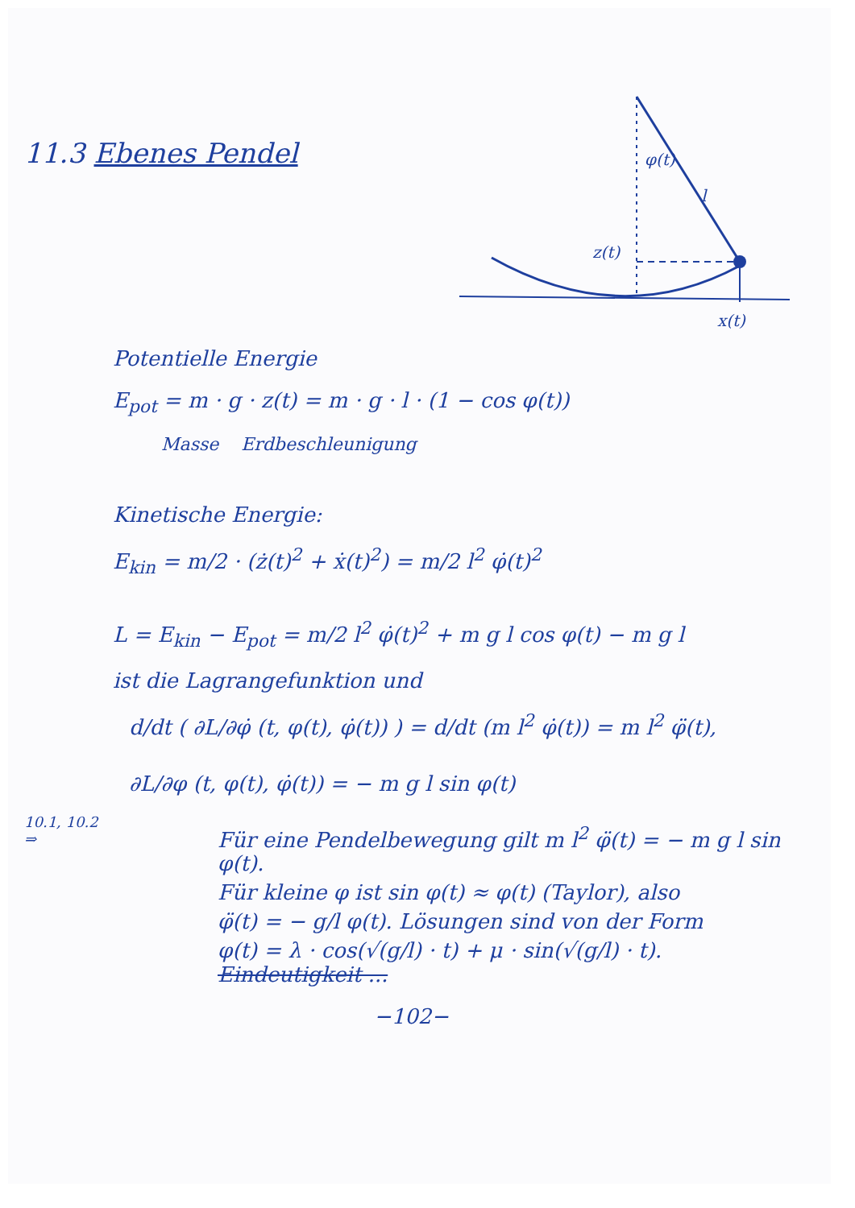φ(t)
l
z(t)
x(t)
11.3 Ebenes Pendel
Potentielle Energie
E<sub>pot</sub> = m · g · z(t) = m · g · l · (1 − cos φ(t))
Masse Erdbeschleunigung
Kinetische Energie:
E<sub>kin</sub> = m/2 · (ż(t)<sup>2</sup> + ẋ(t)<sup>2</sup>) = m/2 l<sup>2</sup> φ̇(t)<sup>2</sup>
L = E<sub>kin</sub> − E<sub>pot</sub> = m/2 l<sup>2</sup> φ̇(t)<sup>2</sup> + m g l cos φ(t) − m g l
ist die Lagrangefunktion und
d/dt ( ∂L/∂φ̇ (t, φ(t), φ̇(t)) ) = d/dt (m l<sup>2</sup> φ̇(t)) = m l<sup>2</sup> φ̈(t),
∂L/∂φ (t, φ(t), φ̇(t)) = − m g l sin φ(t)
10.1, 10.2
⇒
Für eine Pendelbewegung gilt m l<sup>2</sup> φ̈(t) = − m g l sin φ(t).
Für kleine φ ist sin φ(t) ≈ φ(t) (Taylor), also
φ̈(t) = − g/l φ(t). Lösungen sind von der Form
φ(t) = λ · cos(√(g/l) · t) + μ · sin(√(g/l) · t). Eindeutigkeit ...
−102−